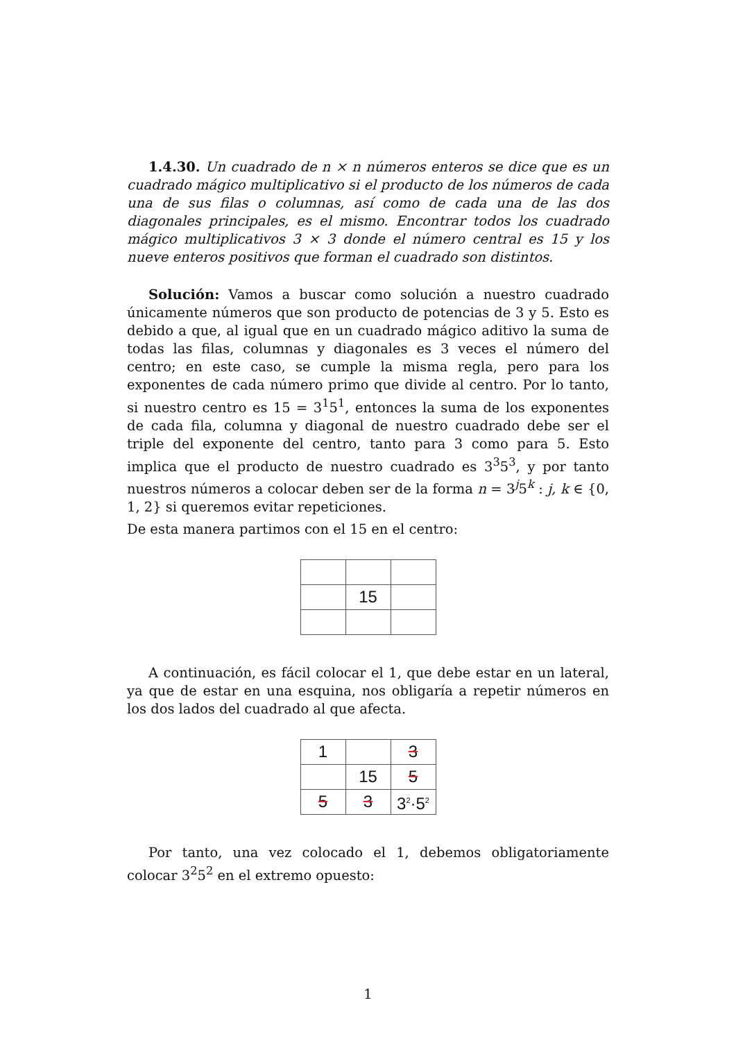1.4.30. Un cuadrado de n × n números enteros se dice que es un cuadrado mágico multiplicativo si el producto de los números de cada una de sus filas o columnas, así como de cada una de las dos diagonales principales, es el mismo. Encontrar todos los cuadrado mágico multiplicativos 3 × 3 donde el número central es 15 y los nueve enteros positivos que forman el cuadrado son distintos.
Solución: Vamos a buscar como solución a nuestro cuadrado únicamente números que son producto de potencias de 3 y 5. Esto es debido a que, al igual que en un cuadrado mágico aditivo la suma de todas las filas, columnas y diagonales es 3 veces el número del centro; en este caso, se cumple la misma regla, pero para los exponentes de cada número primo que divide al centro. Por lo tanto, si nuestro centro es 15 = 3<sup>1</sup>5<sup>1</sup>, entonces la suma de los exponentes de cada fila, columna y diagonal de nuestro cuadrado debe ser el triple del exponente del centro, tanto para 3 como para 5. Esto implica que el producto de nuestro cuadrado es 3<sup>3</sup>5<sup>3</sup>, y por tanto nuestros números a colocar deben ser de la forma n = 3<sup>j</sup>5<sup>k</sup> : j, k ∈ {0, 1, 2} si queremos evitar repeticiones.
De esta manera partimos con el 15 en el centro:
| | 15 | |
A continuación, es fácil colocar el 1, que debe estar en un lateral, ya que de estar en una esquina, nos obligaría a repetir números en los dos lados del cuadrado al que afecta.
| 1 | | 3 |
| | 15 | 5 |
| 5 | 3 | 3<sup>2</sup>·5<sup>2</sup> |
Por tanto, una vez colocado el 1, debemos obligatoriamente colocar 3<sup>2</sup>5<sup>2</sup> en el extremo opuesto:
1